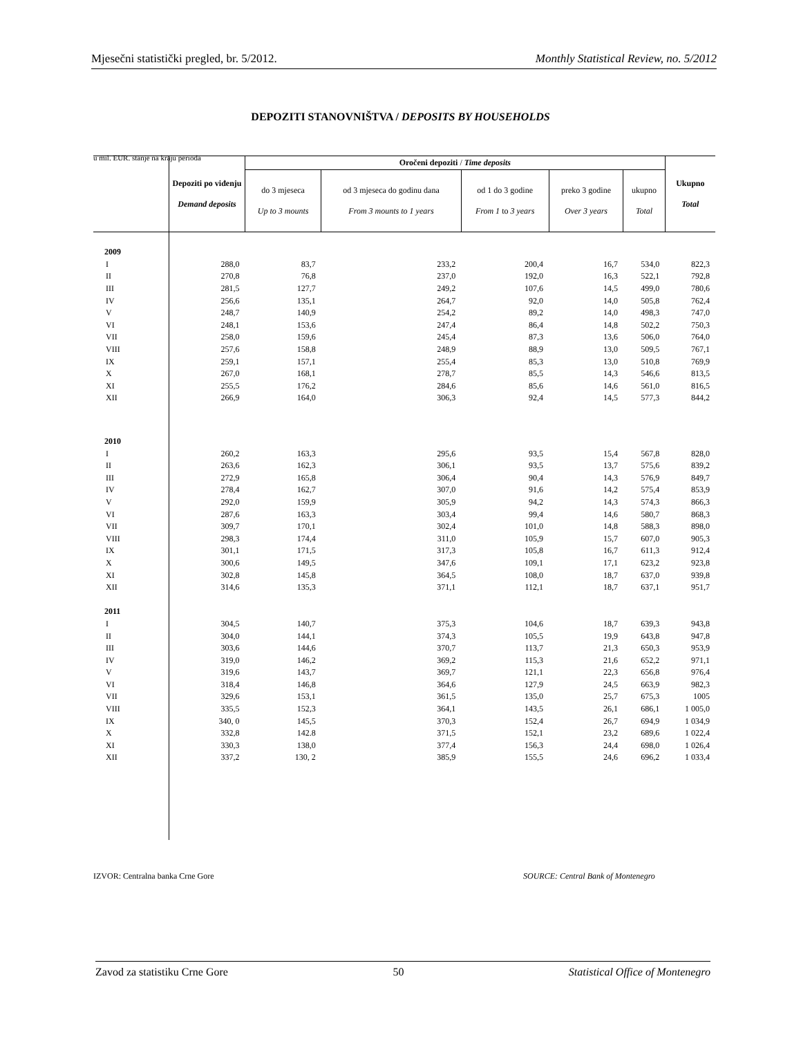Mjesečni statistički pregled, br. 5/2012. Monthly Statistical Review, no. 5/2012
DEPOZITI STANOVNIŠTVA / DEPOSITS BY HOUSEHOLDS
u mil. EUR. stanje na kraju perioda
| | Depoziti po viđenju Demand deposits | Oročeni depoziti / Time deposits | | | | | Ukupno Total |
| --- | --- | --- | --- | --- | --- | --- | --- |
| | | do 3 mjeseca Up to 3 mounts | od 3 mjeseca do godinu dana From 3 mounts to 1 years | od 1 do 3 godine From 1 to 3 years | preko 3 godine Over 3 years | ukupno Total | |
| 2009 | | | | | | | |
| I | 288,0 | 83,7 | 233,2 | 200,4 | 16,7 | 534,0 | 822,3 |
| II | 270,8 | 76,8 | 237,0 | 192,0 | 16,3 | 522,1 | 792,8 |
| III | 281,5 | 127,7 | 249,2 | 107,6 | 14,5 | 499,0 | 780,6 |
| IV | 256,6 | 135,1 | 264,7 | 92,0 | 14,0 | 505,8 | 762,4 |
| V | 248,7 | 140,9 | 254,2 | 89,2 | 14,0 | 498,3 | 747,0 |
| VI | 248,1 | 153,6 | 247,4 | 86,4 | 14,8 | 502,2 | 750,3 |
| VII | 258,0 | 159,6 | 245,4 | 87,3 | 13,6 | 506,0 | 764,0 |
| VIII | 257,6 | 158,8 | 248,9 | 88,9 | 13,0 | 509,5 | 767,1 |
| IX | 259,1 | 157,1 | 255,4 | 85,3 | 13,0 | 510,8 | 769,9 |
| X | 267,0 | 168,1 | 278,7 | 85,5 | 14,3 | 546,6 | 813,5 |
| XI | 255,5 | 176,2 | 284,6 | 85,6 | 14,6 | 561,0 | 816,5 |
| XII | 266,9 | 164,0 | 306,3 | 92,4 | 14,5 | 577,3 | 844,2 |
| 2010 | | | | | | | |
| I | 260,2 | 163,3 | 295,6 | 93,5 | 15,4 | 567,8 | 828,0 |
| II | 263,6 | 162,3 | 306,1 | 93,5 | 13,7 | 575,6 | 839,2 |
| III | 272,9 | 165,8 | 306,4 | 90,4 | 14,3 | 576,9 | 849,7 |
| IV | 278,4 | 162,7 | 307,0 | 91,6 | 14,2 | 575,4 | 853,9 |
| V | 292,0 | 159,9 | 305,9 | 94,2 | 14,3 | 574,3 | 866,3 |
| VI | 287,6 | 163,3 | 303,4 | 99,4 | 14,6 | 580,7 | 868,3 |
| VII | 309,7 | 170,1 | 302,4 | 101,0 | 14,8 | 588,3 | 898,0 |
| VIII | 298,3 | 174,4 | 311,0 | 105,9 | 15,7 | 607,0 | 905,3 |
| IX | 301,1 | 171,5 | 317,3 | 105,8 | 16,7 | 611,3 | 912,4 |
| X | 300,6 | 149,5 | 347,6 | 109,1 | 17,1 | 623,2 | 923,8 |
| XI | 302,8 | 145,8 | 364,5 | 108,0 | 18,7 | 637,0 | 939,8 |
| XII | 314,6 | 135,3 | 371,1 | 112,1 | 18,7 | 637,1 | 951,7 |
| 2011 | | | | | | | |
| I | 304,5 | 140,7 | 375,3 | 104,6 | 18,7 | 639,3 | 943,8 |
| II | 304,0 | 144,1 | 374,3 | 105,5 | 19,9 | 643,8 | 947,8 |
| III | 303,6 | 144,6 | 370,7 | 113,7 | 21,3 | 650,3 | 953,9 |
| IV | 319,0 | 146,2 | 369,2 | 115,3 | 21,6 | 652,2 | 971,1 |
| V | 319,6 | 143,7 | 369,7 | 121,1 | 22,3 | 656,8 | 976,4 |
| VI | 318,4 | 146,8 | 364,6 | 127,9 | 24,5 | 663,9 | 982,3 |
| VII | 329,6 | 153,1 | 361,5 | 135,0 | 25,7 | 675,3 | 1005 |
| VIII | 335,5 | 152,3 | 364,1 | 143,5 | 26,1 | 686,1 | 1 005,0 |
| IX | 340, 0 | 145,5 | 370,3 | 152,4 | 26,7 | 694,9 | 1 034,9 |
| X | 332,8 | 142.8 | 371,5 | 152,1 | 23,2 | 689,6 | 1 022,4 |
| XI | 330,3 | 138,0 | 377,4 | 156,3 | 24,4 | 698,0 | 1 026,4 |
| XII | 337,2 | 130, 2 | 385,9 | 155,5 | 24,6 | 696,2 | 1 033,4 |
IZVOR: Centralna banka Crne Gore
SOURCE: Central Bank of Montenegro
Zavod za statistiku Crne Gore 50 Statistical Office of Montenegro